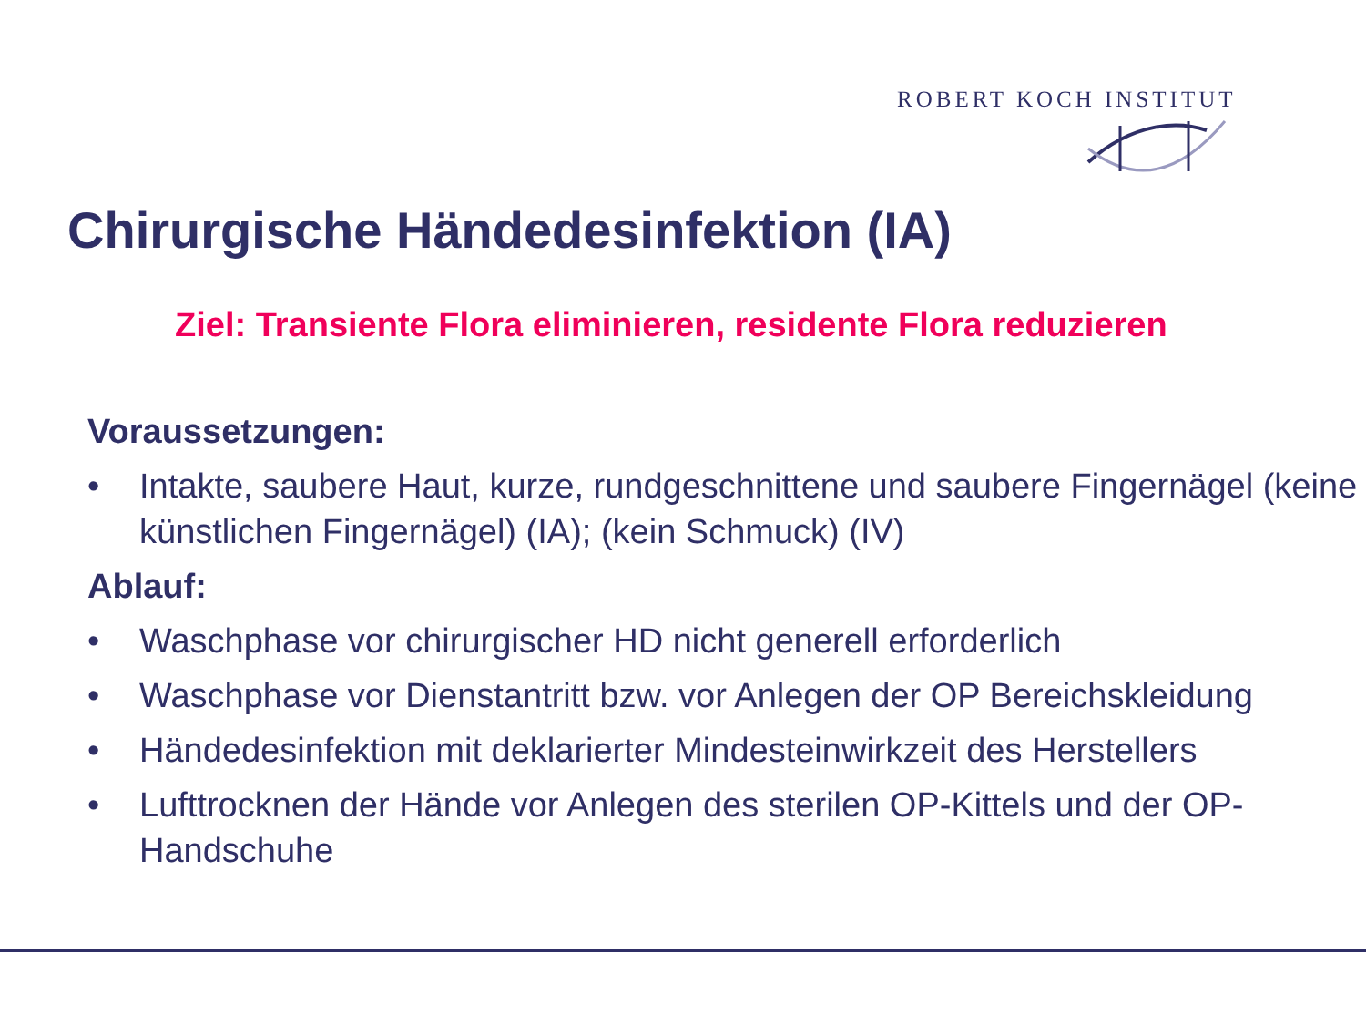ROBERT KOCH INSTITUT
Chirurgische Händedesinfektion (IA)
Ziel: Transiente Flora eliminieren, residente Flora reduzieren
Voraussetzungen:
• Intakte, saubere Haut, kurze, rundgeschnittene und saubere Fingernägel (keine künstlichen Fingernägel) (IA); (kein Schmuck) (IV)
Ablauf:
• Waschphase vor chirurgischer HD nicht generell erforderlich
• Waschphase vor Dienstantritt bzw. vor Anlegen der OP Bereichskleidung
• Händedesinfektion mit deklarierter Mindesteinwirkzeit des Herstellers
• Lufttrocknen der Hände vor Anlegen des sterilen OP-Kittels und der OP-Handschuhe